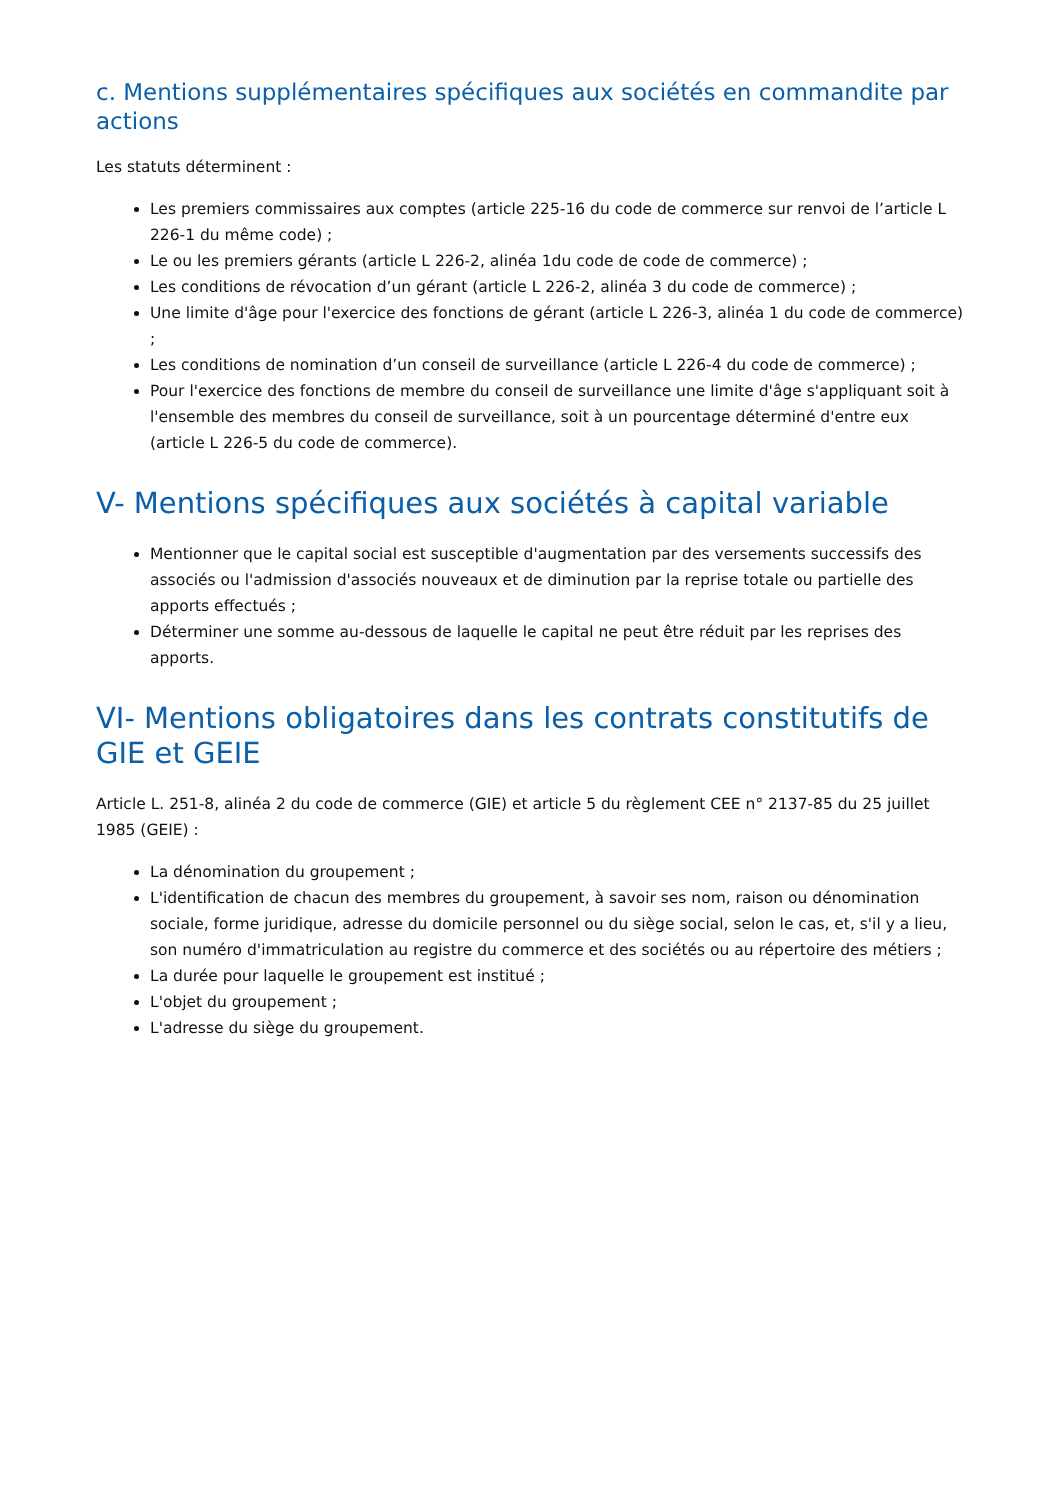c. Mentions supplémentaires spécifiques aux sociétés en commandite par actions
Les statuts déterminent :
Les premiers commissaires aux comptes (article 225-16 du code de commerce sur renvoi de l’article L 226-1 du même code) ;
Le ou les premiers gérants (article L 226-2, alinéa 1du code de code de commerce) ;
Les conditions de révocation d’un gérant (article L 226-2, alinéa 3 du code de commerce) ;
Une limite d'âge pour l'exercice des fonctions de gérant (article L 226-3, alinéa 1 du code de commerce) ;
Les conditions de nomination d’un conseil de surveillance (article L 226-4 du code de commerce) ;
Pour l'exercice des fonctions de membre du conseil de surveillance une limite d'âge s'appliquant soit à l'ensemble des membres du conseil de surveillance, soit à un pourcentage déterminé d'entre eux (article L 226-5 du code de commerce).
V- Mentions spécifiques aux sociétés à capital variable
Mentionner que le capital social est susceptible d'augmentation par des versements successifs des associés ou l'admission d'associés nouveaux et de diminution par la reprise totale ou partielle des apports effectués ;
Déterminer une somme au-dessous de laquelle le capital ne peut être réduit par les reprises des apports.
VI- Mentions obligatoires dans les contrats constitutifs de GIE et GEIE
Article L. 251-8, alinéa 2 du code de commerce (GIE) et article 5 du règlement CEE n° 2137-85 du 25 juillet 1985 (GEIE) :
La dénomination du groupement ;
L'identification de chacun des membres du groupement, à savoir ses nom, raison ou dénomination sociale, forme juridique, adresse du domicile personnel ou du siège social, selon le cas, et, s'il y a lieu, son numéro d'immatriculation au registre du commerce et des sociétés ou au répertoire des métiers ;
La durée pour laquelle le groupement est institué ;
L'objet du groupement ;
L'adresse du siège du groupement.